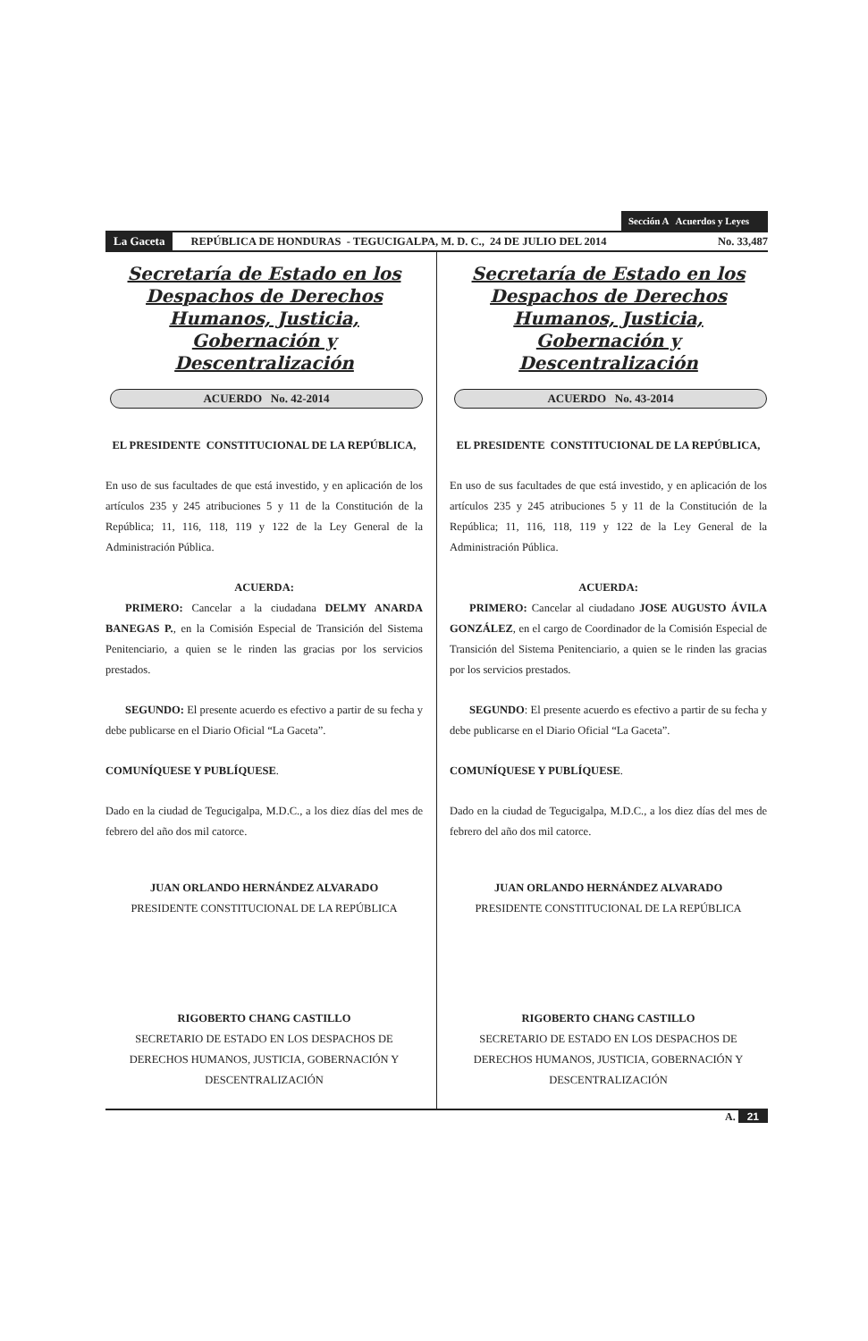Sección A Acuerdos y Leyes
La Gaceta REPÚBLICA DE HONDURAS - TEGUCIGALPA, M. D. C., 24 DE JULIO DEL 2014 No. 33,487
Secretaría de Estado en los Despachos de Derechos Humanos, Justicia, Gobernación y Descentralización
ACUERDO No. 42-2014
EL PRESIDENTE CONSTITUCIONAL DE LA REPÚBLICA,
En uso de sus facultades de que está investido, y en aplicación de los artículos 235 y 245 atribuciones 5 y 11 de la Constitución de la República; 11, 116, 118, 119 y 122 de la Ley General de la Administración Pública.
ACUERDA:
PRIMERO: Cancelar a la ciudadana DELMY ANARDA BANEGAS P., en la Comisión Especial de Transición del Sistema Penitenciario, a quien se le rinden las gracias por los servicios prestados.
SEGUNDO: El presente acuerdo es efectivo a partir de su fecha y debe publicarse en el Diario Oficial “La Gaceta”.
COMUNÍQUESE Y PUBLÍQUESE.
Dado en la ciudad de Tegucigalpa, M.D.C., a los diez días del mes de febrero del año dos mil catorce.
JUAN ORLANDO HERNÁNDEZ ALVARADO
PRESIDENTE CONSTITUCIONAL DE LA REPÚBLICA
RIGOBERTO CHANG CASTILLO
SECRETARIO DE ESTADO EN LOS DESPACHOS DE DERECHOS HUMANOS, JUSTICIA, GOBERNACIÓN Y DESCENTRALIZACIÓN
Secretaría de Estado en los Despachos de Derechos Humanos, Justicia, Gobernación y Descentralización
ACUERDO No. 43-2014
EL PRESIDENTE CONSTITUCIONAL DE LA REPÚBLICA,
En uso de sus facultades de que está investido, y en aplicación de los artículos 235 y 245 atribuciones 5 y 11 de la Constitución de la República; 11, 116, 118, 119 y 122 de la Ley General de la Administración Pública.
ACUERDA:
PRIMERO: Cancelar al ciudadano JOSE AUGUSTO ÁVILA GONZÁLEZ, en el cargo de Coordinador de la Comisión Especial de Transición del Sistema Penitenciario, a quien se le rinden las gracias por los servicios prestados.
SEGUNDO: El presente acuerdo es efectivo a partir de su fecha y debe publicarse en el Diario Oficial “La Gaceta”.
COMUNÍQUESE Y PUBLÍQUESE.
Dado en la ciudad de Tegucigalpa, M.D.C., a los diez días del mes de febrero del año dos mil catorce.
JUAN ORLANDO HERNÁNDEZ ALVARADO
PRESIDENTE CONSTITUCIONAL DE LA REPÚBLICA
RIGOBERTO CHANG CASTILLO
SECRETARIO DE ESTADO EN LOS DESPACHOS DE DERECHOS HUMANOS, JUSTICIA, GOBERNACIÓN Y DESCENTRALIZACIÓN
A. 21